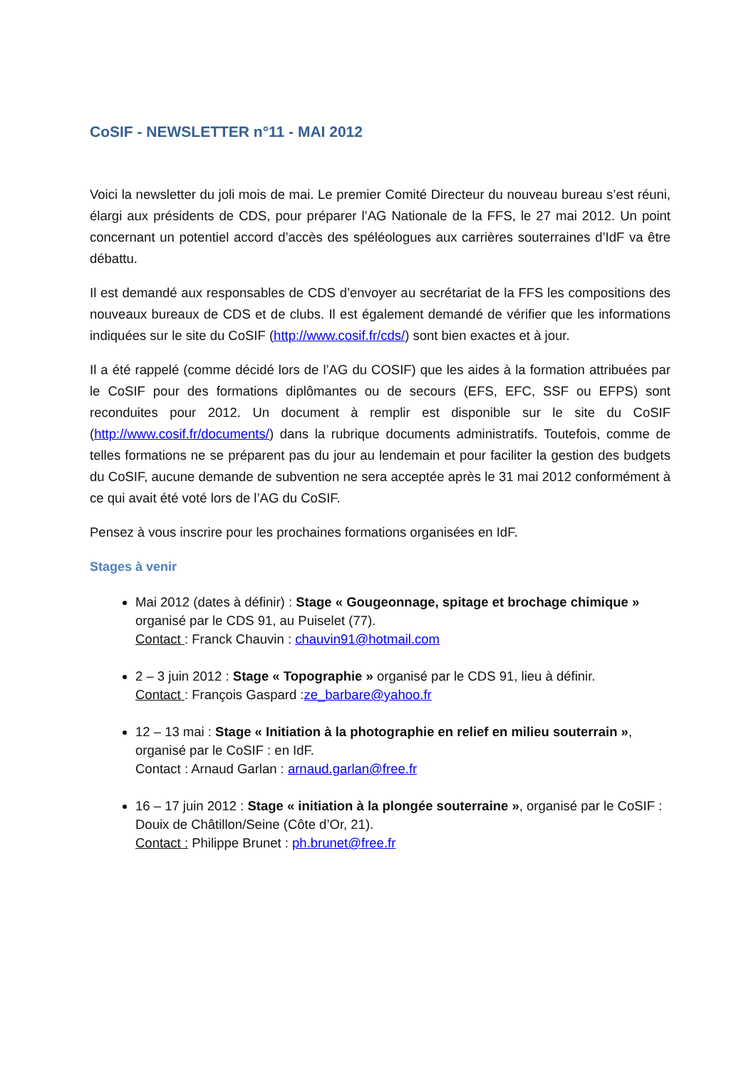CoSIF - NEWSLETTER n°11 - MAI 2012
Voici la newsletter du joli mois de mai. Le premier Comité Directeur du nouveau bureau s’est réuni, élargi aux présidents de CDS, pour préparer l’AG Nationale de la FFS, le 27 mai 2012. Un point concernant un potentiel accord d’accès des spéléologues aux carrières souterraines d’IdF va être débattu.
Il est demandé aux responsables de CDS d’envoyer au secrétariat de la FFS les compositions des nouveaux bureaux de CDS et de clubs. Il est également demandé de vérifier que les informations indiquées sur le site du CoSIF (http://www.cosif.fr/cds/) sont bien exactes et à jour.
Il a été rappelé (comme décidé lors de l’AG du COSIF) que les aides à la formation attribuées par le CoSIF pour des formations diplômantes ou de secours (EFS, EFC, SSF ou EFPS) sont reconduites pour 2012. Un document à remplir est disponible sur le site du CoSIF (http://www.cosif.fr/documents/) dans la rubrique documents administratifs. Toutefois, comme de telles formations ne se préparent pas du jour au lendemain et pour faciliter la gestion des budgets du CoSIF, aucune demande de subvention ne sera acceptée après le 31 mai 2012 conformément à ce qui avait été voté lors de l’AG du CoSIF.
Pensez à vous inscrire pour les prochaines formations organisées en IdF.
Stages à venir
Mai 2012 (dates à définir) : Stage « Gougeonnage, spitage et brochage chimique » organisé par le CDS 91, au Puiselet (77).
Contact : Franck Chauvin : chauvin91@hotmail.com
2 – 3 juin 2012 : Stage « Topographie » organisé par le CDS 91, lieu à définir.
Contact : François Gaspard :ze_barbare@yahoo.fr
12 – 13 mai : Stage « Initiation à la photographie en relief en milieu souterrain », organisé par le CoSIF : en IdF.
Contact : Arnaud Garlan : arnaud.garlan@free.fr
16 – 17 juin 2012 : Stage « initiation à la plongée souterraine », organisé par le CoSIF : Douix de Châtillon/Seine (Côte d’Or, 21).
Contact : Philippe Brunet : ph.brunet@free.fr